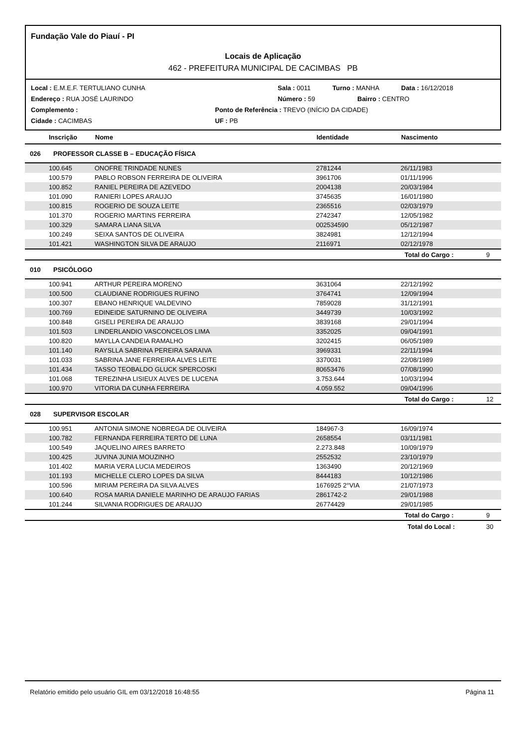Fundação Vale do Piauí - PI
Locais de Aplicação
462 - PREFEITURA MUNICIPAL DE CACIMBAS PB
Local : E.M.E.F. TERTULIANO CUNHA Sala : 0011 Turno : MANHA Data : 16/12/2018
Endereço : RUA JOSÉ LAURINDO Número : 59 Bairro : CENTRO
Complemento : Ponto de Referência : TREVO (INÍCIO DA CIDADE)
Cidade : CACIMBAS UF : PB
| Inscrição | Nome | Identidade | Nascimento | |
| --- | --- | --- | --- | --- |
| 026 PROFESSOR CLASSE B – EDUCAÇÃO FÍSICA | | | | |
| 100.645 | ONOFRE TRINDADE NUNES | 2781244 | 26/11/1983 | |
| 100.579 | PABLO ROBSON FERREIRA DE OLIVEIRA | 3961706 | 01/11/1996 | |
| 100.852 | RANIEL PEREIRA DE AZEVEDO | 2004138 | 20/03/1984 | |
| 101.090 | RANIERI LOPES ARAUJO | 3745635 | 16/01/1980 | |
| 100.815 | ROGERIO DE SOUZA LEITE | 2365516 | 02/03/1979 | |
| 101.370 | ROGERIO MARTINS FERREIRA | 2742347 | 12/05/1982 | |
| 100.329 | SAMARA LIANA SILVA | 002534590 | 05/12/1987 | |
| 100.249 | SEIXA SANTOS DE OLIVEIRA | 3824981 | 12/12/1994 | |
| 101.421 | WASHINGTON SILVA DE ARAUJO | 2116971 | 02/12/1978 | |
| | | | Total do Cargo : | 9 |
| 010 PSICÓLOGO | | | | |
| 100.941 | ARTHUR PEREIRA MORENO | 3631064 | 22/12/1992 | |
| 100.500 | CLAUDIANE RODRIGUES RUFINO | 3764741 | 12/09/1994 | |
| 100.307 | EBANO HENRIQUE VALDEVINO | 7859028 | 31/12/1991 | |
| 100.769 | EDINEIDE SATURNINO DE OLIVEIRA | 3449739 | 10/03/1992 | |
| 100.848 | GISELI PEREIRA DE ARAUJO | 3839168 | 29/01/1994 | |
| 101.503 | LINDERLANDIO VASCONCELOS LIMA | 3352025 | 09/04/1991 | |
| 100.820 | MAYLLA CANDEIA RAMALHO | 3202415 | 06/05/1989 | |
| 101.140 | RAYSLLA SABRINA PEREIRA SARAIVA | 3969331 | 22/11/1994 | |
| 101.033 | SABRINA JANE FERREIRA ALVES LEITE | 3370031 | 22/08/1989 | |
| 101.434 | TASSO TEOBALDO GLUCK SPERCOSKI | 80653476 | 07/08/1990 | |
| 101.068 | TEREZINHA LISIEUX ALVES DE LUCENA | 3.753.644 | 10/03/1994 | |
| 100.970 | VITORIA DA CUNHA FERREIRA | 4.059.552 | 09/04/1996 | |
| | | | Total do Cargo : | 12 |
| 028 SUPERVISOR ESCOLAR | | | | |
| 100.951 | ANTONIA SIMONE NOBREGA DE OLIVEIRA | 184967-3 | 16/09/1974 | |
| 100.782 | FERNANDA FERREIRA TERTO DE LUNA | 2658554 | 03/11/1981 | |
| 100.549 | JAQUELINO AIRES BARRETO | 2.273.848 | 10/09/1979 | |
| 100.425 | JUVINA JUNIA MOUZINHO | 2552532 | 23/10/1979 | |
| 101.402 | MARIA VERA LUCIA MEDEIROS | 1363490 | 20/12/1969 | |
| 101.193 | MICHELLE CLERO LOPES DA SILVA | 8444183 | 10/12/1986 | |
| 100.596 | MIRIAM PEREIRA DA SILVA ALVES | 1676925 2°VIA | 21/07/1973 | |
| 100.640 | ROSA MARIA DANIELE MARINHO DE ARAUJO FARIAS | 2861742-2 | 29/01/1988 | |
| 101.244 | SILVANIA RODRIGUES DE ARAUJO | 26774429 | 29/01/1985 | |
| | | | Total do Cargo : | 9 |
| | | | Total do Local : | 30 |
Relatório emitido pelo usuário GIL em 03/12/2018 16:48:55 Página 11